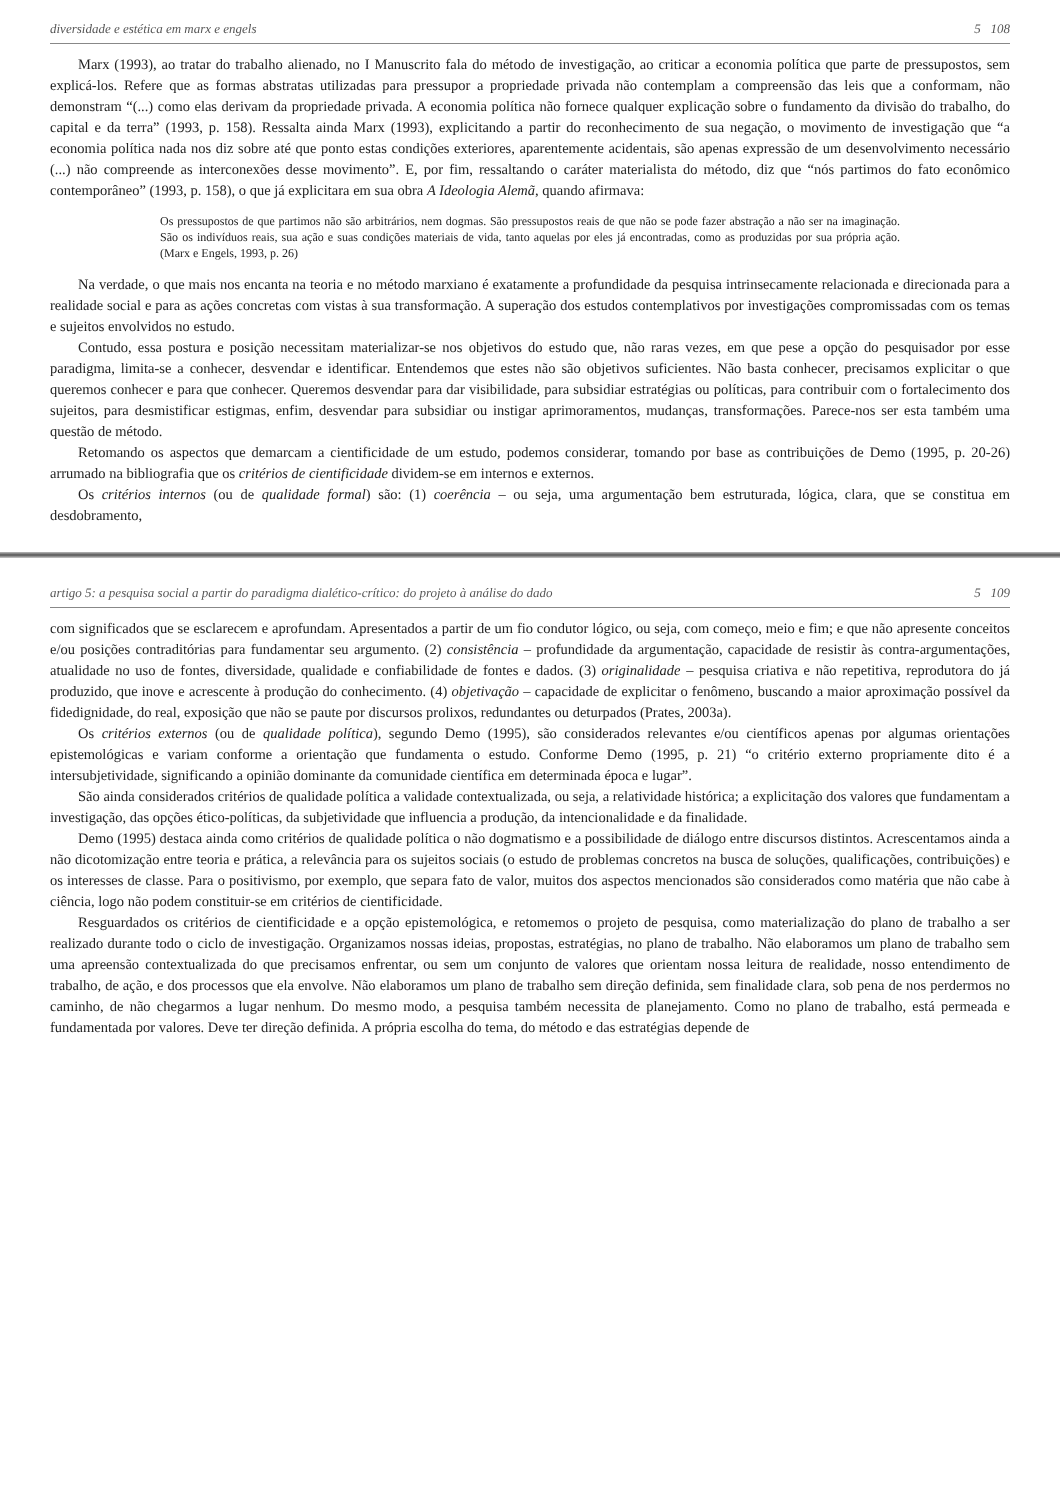diversidade e estética em marx e engels 5 108
Marx (1993), ao tratar do trabalho alienado, no I Manuscrito fala do método de investigação, ao criticar a economia política que parte de pressupostos, sem explicá-los. Refere que as formas abstratas utilizadas para pressupor a propriedade privada não contemplam a compreensão das leis que a conformam, não demonstram “(...) como elas derivam da propriedade privada. A economia política não fornece qualquer explicação sobre o fundamento da divisão do trabalho, do capital e da terra” (1993, p. 158). Ressalta ainda Marx (1993), explicitando a partir do reconhecimento de sua negação, o movimento de investigação que “a economia política nada nos diz sobre até que ponto estas condições exteriores, aparentemente acidentais, são apenas expressão de um desenvolvimento necessário (...) não compreende as interconexões desse movimento”. E, por fim, ressaltando o caráter materialista do método, diz que “nós partimos do fato econômico contemporâneo” (1993, p. 158), o que já explicitara em sua obra A Ideologia Alemã, quando afirmava:
Os pressupostos de que partimos não são arbitrários, nem dogmas. São pressupostos reais de que não se pode fazer abstração a não ser na imaginação. São os indivíduos reais, sua ação e suas condições materiais de vida, tanto aquelas por eles já encontradas, como as produzidas por sua própria ação. (Marx e Engels, 1993, p. 26)
Na verdade, o que mais nos encanta na teoria e no método marxiano é exatamente a profundidade da pesquisa intrinsecamente relacionada e direcionada para a realidade social e para as ações concretas com vistas à sua transformação. A superação dos estudos contemplativos por investigações compromissadas com os temas e sujeitos envolvidos no estudo.
Contudo, essa postura e posição necessitam materializar-se nos objetivos do estudo que, não raras vezes, em que pese a opção do pesquisador por esse paradigma, limita-se a conhecer, desvendar e identificar. Entendemos que estes não são objetivos suficientes. Não basta conhecer, precisamos explicitar o que queremos conhecer e para que conhecer. Queremos desvendar para dar visibilidade, para subsidiar estratégias ou políticas, para contribuir com o fortalecimento dos sujeitos, para desmistificar estigmas, enfim, desvendar para subsidiar ou instigar aprimoramentos, mudanças, transformações. Parece-nos ser esta também uma questão de método.
Retomando os aspectos que demarcam a cientificidade de um estudo, podemos considerar, tomando por base as contribuições de Demo (1995, p. 20-26) arrumado na bibliografia que os critérios de cientificidade dividem-se em internos e externos.
Os critérios internos (ou de qualidade formal) são: (1) coerência – ou seja, uma argumentação bem estruturada, lógica, clara, que se constitua em desdobramento,
artigo 5: a pesquisa social a partir do paradigma dialético-crítico: do projeto à análise do dado 5 109
com significados que se esclarecem e aprofundam. Apresentados a partir de um fio condutor lógico, ou seja, com começo, meio e fim; e que não apresente conceitos e/ou posições contraditórias para fundamentar seu argumento. (2) consistência – profundidade da argumentação, capacidade de resistir às contra-argumentações, atualidade no uso de fontes, diversidade, qualidade e confiabilidade de fontes e dados. (3) originalidade – pesquisa criativa e não repetitiva, reprodutora do já produzido, que inove e acrescente à produção do conhecimento. (4) objetivação – capacidade de explicitar o fenômeno, buscando a maior aproximação possível da fidedignidade, do real, exposição que não se paute por discursos prolixos, redundantes ou deturpados (Prates, 2003a).
Os critérios externos (ou de qualidade política), segundo Demo (1995), são considerados relevantes e/ou científicos apenas por algumas orientações epistemológicas e variam conforme a orientação que fundamenta o estudo. Conforme Demo (1995, p. 21) “o critério externo propriamente dito é a intersubjetividade, significando a opinião dominante da comunidade científica em determinada época e lugar”.
São ainda considerados critérios de qualidade política a validade contextualizada, ou seja, a relatividade histórica; a explicitação dos valores que fundamentam a investigação, das opções ético-políticas, da subjetividade que influencia a produção, da intencionalidade e da finalidade.
Demo (1995) destaca ainda como critérios de qualidade política o não dogmatismo e a possibilidade de diálogo entre discursos distintos. Acrescentamos ainda a não dicotomização entre teoria e prática, a relevância para os sujeitos sociais (o estudo de problemas concretos na busca de soluções, qualificações, contribuições) e os interesses de classe. Para o positivismo, por exemplo, que separa fato de valor, muitos dos aspectos mencionados são considerados como matéria que não cabe à ciência, logo não podem constituir-se em critérios de cientificidade.
Resguardados os critérios de cientificidade e a opção epistemológica, e retomemos o projeto de pesquisa, como materialização do plano de trabalho a ser realizado durante todo o ciclo de investigação. Organizamos nossas ideias, propostas, estratégias, no plano de trabalho. Não elaboramos um plano de trabalho sem uma apreensão contextualizada do que precisamos enfrentar, ou sem um conjunto de valores que orientam nossa leitura de realidade, nosso entendimento de trabalho, de ação, e dos processos que ela envolve. Não elaboramos um plano de trabalho sem direção definida, sem finalidade clara, sob pena de nos perdermos no caminho, de não chegarmos a lugar nenhum. Do mesmo modo, a pesquisa também necessita de planejamento. Como no plano de trabalho, está permeada e fundamentada por valores. Deve ter direção definida. A própria escolha do tema, do método e das estratégias depende de